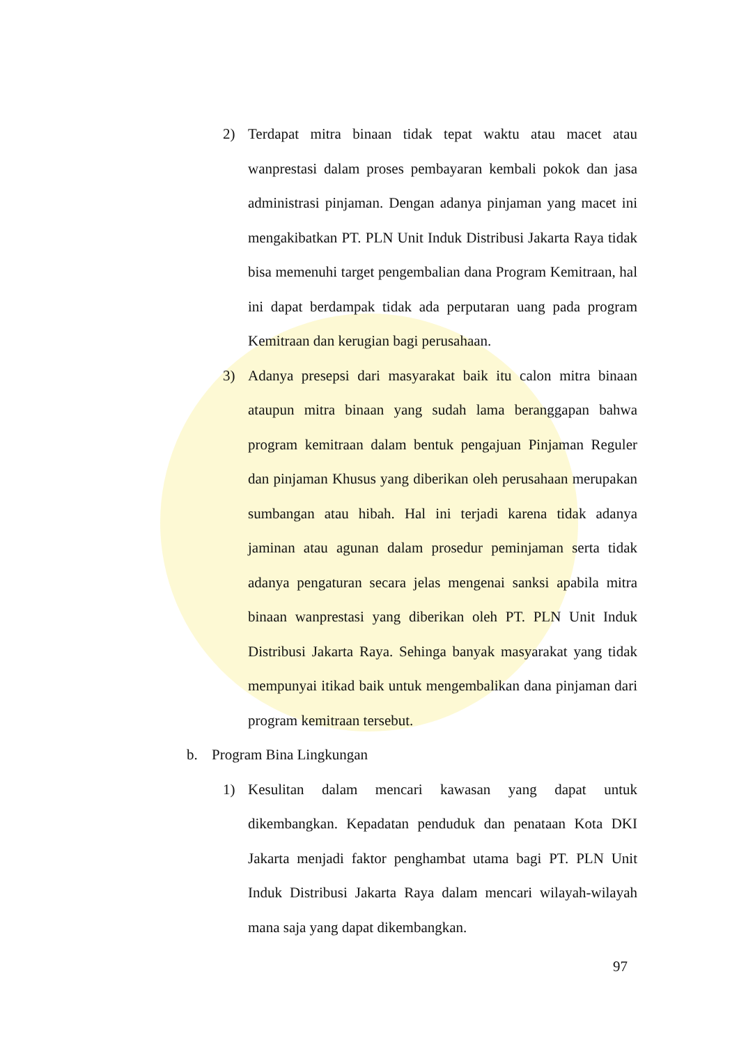2) Terdapat mitra binaan tidak tepat waktu atau macet atau wanprestasi dalam proses pembayaran kembali pokok dan jasa administrasi pinjaman. Dengan adanya pinjaman yang macet ini mengakibatkan PT. PLN Unit Induk Distribusi Jakarta Raya tidak bisa memenuhi target pengembalian dana Program Kemitraan, hal ini dapat berdampak tidak ada perputaran uang pada program Kemitraan dan kerugian bagi perusahaan.
3) Adanya presepsi dari masyarakat baik itu calon mitra binaan ataupun mitra binaan yang sudah lama beranggapan bahwa program kemitraan dalam bentuk pengajuan Pinjaman Reguler dan pinjaman Khusus yang diberikan oleh perusahaan merupakan sumbangan atau hibah. Hal ini terjadi karena tidak adanya jaminan atau agunan dalam prosedur peminjaman serta tidak adanya pengaturan secara jelas mengenai sanksi apabila mitra binaan wanprestasi yang diberikan oleh PT. PLN Unit Induk Distribusi Jakarta Raya. Sehinga banyak masyarakat yang tidak mempunyai itikad baik untuk mengembalikan dana pinjaman dari program kemitraan tersebut.
b. Program Bina Lingkungan
1) Kesulitan dalam mencari kawasan yang dapat untuk dikembangkan. Kepadatan penduduk dan penataan Kota DKI Jakarta menjadi faktor penghambat utama bagi PT. PLN Unit Induk Distribusi Jakarta Raya dalam mencari wilayah-wilayah mana saja yang dapat dikembangkan.
97